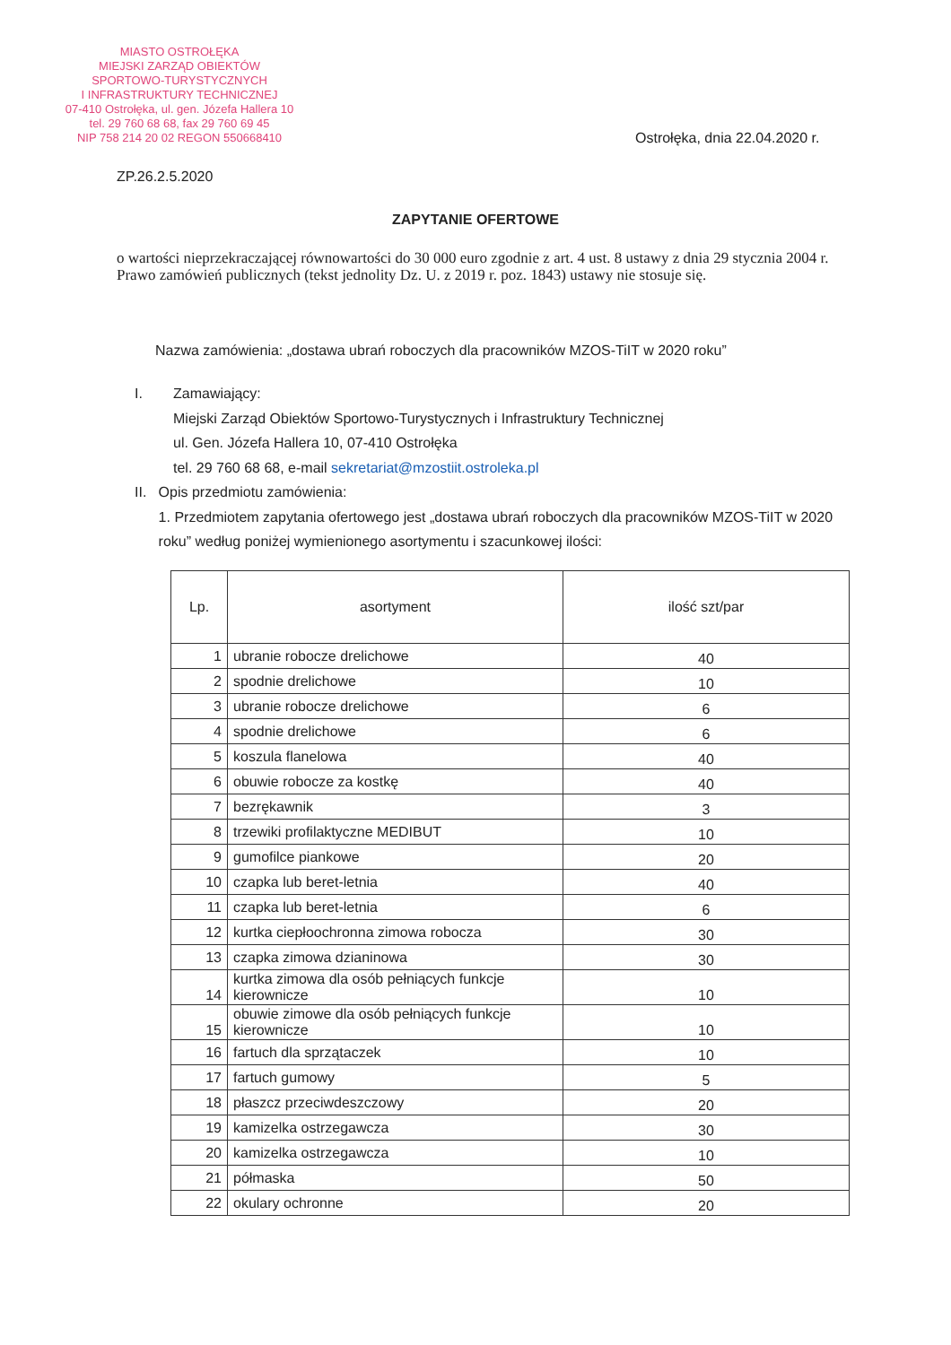MIASTO OSTROŁĘKA
MIEJSKI ZARZĄD OBIEKTÓW
SPORTOWO-TURYSTYCZNYCH
I INFRASTRUKTURY TECHNICZNEJ
07-410 Ostrołęka, ul. gen. Józefa Hallera 10
tel. 29 760 68 68, fax 29 760 69 45
NIP 758 214 20 02 REGON 550668410
Ostrołęka, dnia 22.04.2020 r.
ZP.26.2.5.2020
ZAPYTANIE OFERTOWE
o wartości nieprzekraczającej równowartości do 30 000 euro zgodnie z art. 4 ust. 8 ustawy z dnia 29 stycznia 2004 r. Prawo zamówień publicznych (tekst jednolity Dz. U. z 2019 r. poz. 1843) ustawy nie stosuje się.
Nazwa zamówienia: „dostawa ubrań roboczych dla pracowników MZOS-TiIT w 2020 roku”
I. Zamawiający:
Miejski Zarząd Obiektów Sportowo-Turystycznych i Infrastruktury Technicznej
ul. Gen. Józefa Hallera 10, 07-410 Ostrołęka
tel. 29 760 68 68, e-mail sekretariat@mzostiit.ostroleka.pl
II. Opis przedmiotu zamówienia:
1. Przedmiotem zapytania ofertowego jest „dostawa ubrań roboczych dla pracowników MZOS-TiIT w 2020 roku” według poniżej wymienionego asortymentu i szacunkowej ilości:
| Lp. | asortyment | ilość szt/par |
| --- | --- | --- |
| 1 | ubranie robocze drelichowe | 40 |
| 2 | spodnie drelichowe | 10 |
| 3 | ubranie robocze drelichowe | 6 |
| 4 | spodnie drelichowe | 6 |
| 5 | koszula flanelowa | 40 |
| 6 | obuwie robocze za kostkę | 40 |
| 7 | bezrękawnik | 3 |
| 8 | trzewiki profilaktyczne MEDIBUT | 10 |
| 9 | gumofilce piankowe | 20 |
| 10 | czapka lub beret-letnia | 40 |
| 11 | czapka lub beret-letnia | 6 |
| 12 | kurtka ciepłoochronna zimowa robocza | 30 |
| 13 | czapka zimowa dzianinowa | 30 |
| 14 | kurtka zimowa dla osób pełniących funkcje kierownicze | 10 |
| 15 | obuwie zimowe dla osób pełniących funkcje kierownicze | 10 |
| 16 | fartuch dla sprzątaczek | 10 |
| 17 | fartuch gumowy | 5 |
| 18 | płaszcz przeciwdeszczowy | 20 |
| 19 | kamizelka ostrzegawcza | 30 |
| 20 | kamizelka ostrzegawcza | 10 |
| 21 | półmaska | 50 |
| 22 | okulary ochronne | 20 |